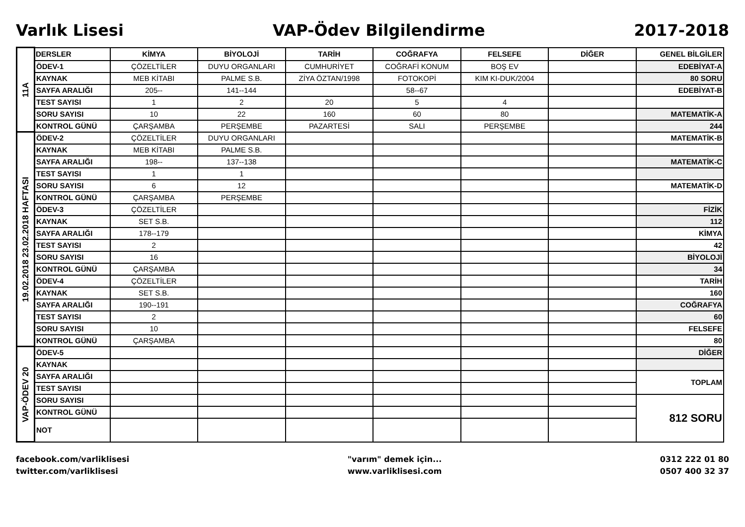Varlık Lisesi VAP-Ödev Bilgilendirme 2017-2018
| 11A | DERSLER | KİMYA | BİYOLOJİ | TARİH | COĞRAFYA | FELSEFE | DİĞER | GENEL BİLGİLER |
| | ÖDEV-1 | ÇÖZELTİLER | DUYU ORGANLARI | CUMHURİYET | COĞRAFİ KONUM | BOŞ EV | | EDEBİYAT-A |
| | KAYNAK | MEB KİTABI | PALME S.B. | ZİYA ÖZTAN/1998 | FOTOKOPİ | KIM KI-DUK/2004 | | 80 SORU |
| | SAYFA ARALIĞI | 205-- | 141--144 | | 58--67 | | | EDEBİYAT-B |
| | TEST SAYISI | 1 | 2 | 20 | 5 | 4 | | |
| | SORU SAYISI | 10 | 22 | 160 | 60 | 80 | | MATEMATİK-A |
| | KONTROL GÜNÜ | ÇARŞAMBA | PERŞEMBE | PAZARTESİ | SALI | PERŞEMBE | | 244 |
| 19.02.2018 23.02.2018 HAFTASI | ÖDEV-2 | ÇÖZELTİLER | DUYU ORGANLARI | | | | | MATEMATİK-B |
| | KAYNAK | MEB KİTABI | PALME S.B. | | | | | |
| | SAYFA ARALIĞI | 198-- | 137--138 | | | | | MATEMATİK-C |
| | TEST SAYISI | 1 | 1 | | | | | |
| | SORU SAYISI | 6 | 12 | | | | | MATEMATİK-D |
| | KONTROL GÜNÜ | ÇARŞAMBA | PERŞEMBE | | | | | |
| | ÖDEV-3 | ÇÖZELTİLER | | | | | | FİZİK |
| | KAYNAK | SET S.B. | | | | | | 112 |
| | SAYFA ARALIĞI | 178--179 | | | | | | KİMYA |
| | TEST SAYISI | 2 | | | | | | 42 |
| | SORU SAYISI | 16 | | | | | | BİYOLOJİ |
| | KONTROL GÜNÜ | ÇARŞAMBA | | | | | | 34 |
| | ÖDEV-4 | ÇÖZELTİLER | | | | | | TARİH |
| | KAYNAK | SET S.B. | | | | | | 160 |
| | SAYFA ARALIĞI | 190--191 | | | | | | COĞRAFYA |
| | TEST SAYISI | 2 | | | | | | 60 |
| | SORU SAYISI | 10 | | | | | | FELSEFE |
| | KONTROL GÜNÜ | ÇARŞAMBA | | | | | | 80 |
| VAP-ÖDEV 20 | ÖDEV-5 | | | | | | | DİĞER |
| | KAYNAK | | | | | | | |
| | SAYFA ARALIĞI | | | | | | | TOPLAM |
| | TEST SAYISI | | | | | | | |
| | SORU SAYISI | | | | | | | 812 SORU |
| | KONTROL GÜNÜ | | | | | | | |
| | NOT | | | | | | | |
facebook.com/varliklisesi
twitter.com/varliklisesi
"varım" demek için...
www.varliklisesi.com
0312 222 01 80
0507 400 32 37